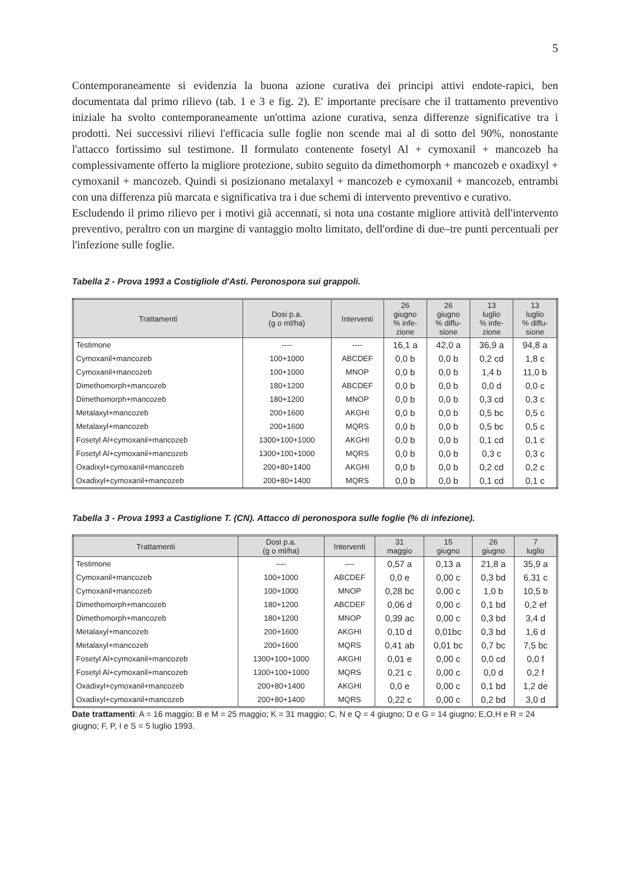5
Contemporaneamente si evidenzia la buona azione curativa dei principi attivi endote-rapici, ben documentata dal primo rilievo (tab. 1 e 3 e fig. 2). E' importante precisare che il trattamento preventivo iniziale ha svolto contemporaneamente un'ottima azione curativa, senza differenze significative tra i prodotti. Nei successivi rilievi l'efficacia sulle foglie non scende mai al di sotto del 90%, nonostante l'attacco fortissimo sul testimone. Il formulato contenente fosetyl Al + cymoxanil + mancozeb ha complessivamente offerto la migliore protezione, subito seguito da dimethomorph + mancozeb e oxadixyl + cymoxanil + mancozeb. Quindi si posizionano metalaxyl + mancozeb e cymoxanil + mancozeb, entrambi con una differenza più marcata e significativa tra i due schemi di intervento preventivo e curativo.
Escludendo il primo rilievo per i motivi già accennati, si nota una costante migliore attività dell'intervento preventivo, peraltro con un margine di vantaggio molto limitato, dell'ordine di due–tre punti percentuali per l'infezione sulle foglie.
Tabella 2 - Prova 1993 a Costigliole d'Asti. Peronospora sui grappoli.
| Trattamenti | Dosi p.a. (g o ml/ha) | Interventi | 26 giugno % infe- zione | 26 giugno % diffu- sione | 13 luglio % infe- zione | 13 luglio % diffu- sione |
| --- | --- | --- | --- | --- | --- | --- |
| Testimone | ---- | ---- | 16,1 a | 42,0 a | 36,9 a | 94,8 a |
| Cymoxanil+mancozeb | 100+1000 | ABCDEF | 0,0 b | 0,0 b | 0,2 cd | 1,8 c |
| Cymoxanil+mancozeb | 100+1000 | MNOP | 0,0 b | 0,0 b | 1,4 b | 11,0 b |
| Dimethomorph+mancozeb | 180+1200 | ABCDEF | 0,0 b | 0,0 b | 0,0 d | 0,0 c |
| Dimethomorph+mancozeb | 180+1200 | MNOP | 0,0 b | 0,0 b | 0,3 cd | 0,3 c |
| Metalaxyl+mancozeb | 200+1600 | AKGHI | 0,0 b | 0,0 b | 0,5 bc | 0,5 c |
| Metalaxyl+mancozeb | 200+1600 | MQRS | 0,0 b | 0,0 b | 0,5 bc | 0,5 c |
| Fosetyl Al+cymoxanil+mancozeb | 1300+100+1000 | AKGHI | 0,0 b | 0,0 b | 0,1 cd | 0,1 c |
| Fosetyl Al+cymoxanil+mancozeb | 1300+100+1000 | MQRS | 0,0 b | 0,0 b | 0,3 c | 0,3 c |
| Oxadixyl+cymoxanil+mancozeb | 200+80+1400 | AKGHI | 0,0 b | 0,0 b | 0,2 cd | 0,2 c |
| Oxadixyl+cymoxanil+mancozeb | 200+80+1400 | MQRS | 0,0 b | 0,0 b | 0,1 cd | 0,1 c |
Tabella 3 - Prova 1993 a Castiglione T. (CN). Attacco di peronospora sulle foglie (% di infezione).
| Trattamenti | Dosi p.a. (g o ml/ha) | Interventi | 31 maggio | 15 giugno | 26 giugno | 7 luglio |
| --- | --- | --- | --- | --- | --- | --- |
| Testimone | ---- | ---- | 0,57 a | 0,13 a | 21,8 a | 35,9 a |
| Cymoxanil+mancozeb | 100+1000 | ABCDEF | 0,0 e | 0,00 c | 0,3 bd | 6,31 c |
| Cymoxanil+mancozeb | 100+1000 | MNOP | 0,28 bc | 0,00 c | 1,0 b | 10,5 b |
| Dimethomorph+mancozeb | 180+1200 | ABCDEF | 0,06 d | 0,00 c | 0,1 bd | 0,2 ef |
| Dimethomorph+mancozeb | 180+1200 | MNOP | 0,39 ac | 0,00 c | 0,3 bd | 3,4 d |
| Metalaxyl+mancozeb | 200+1600 | AKGHI | 0,10 d | 0,01bc | 0,3 bd | 1,6 d |
| Metalaxyl+mancozeb | 200+1600 | MQRS | 0,41 ab | 0,01 bc | 0,7 bc | 7,5 bc |
| Fosetyl Al+cymoxanil+mancozeb | 1300+100+1000 | AKGHI | 0,01 e | 0,00 c | 0,0 cd | 0,0 f |
| Fosetyl Al+cymoxanil+mancozeb | 1300+100+1000 | MQRS | 0,21 c | 0,00 c | 0,0 d | 0,2 f |
| Oxadixyl+cymoxanil+mancozeb | 200+80+1400 | AKGHI | 0,0 e | 0,00 c | 0,1 bd | 1,2 de |
| Oxadixyl+cymoxanil+mancozeb | 200+80+1400 | MQRS | 0,22 c | 0,00 c | 0,2 bd | 3,0 d |
Date trattamenti: A = 16 maggio; B e M = 25 maggio; K = 31 maggio; C, N e Q = 4 giugno; D e G = 14 giugno; E,O,H e R = 24 giugno; F, P, I e S = 5 luglio 1993.